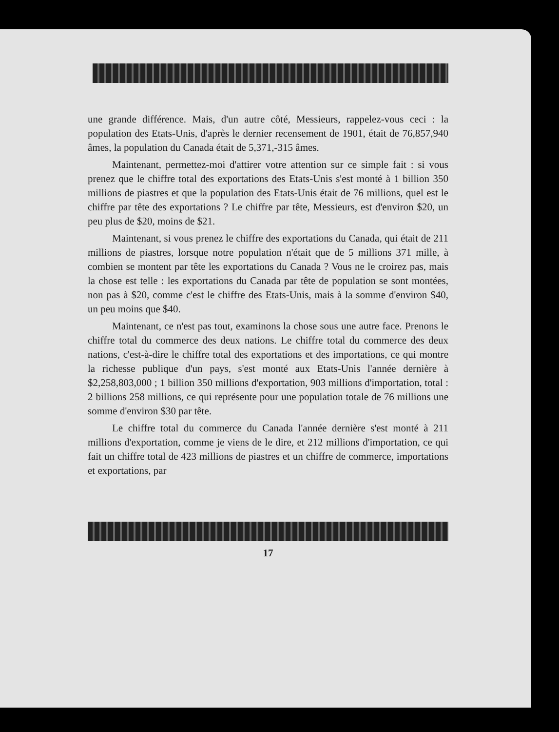une grande différence. Mais, d'un autre côté, Messieurs, rappelez-vous ceci : la population des Etats-Unis, d'après le dernier recensement de 1901, était de 76,857,940 âmes, la population du Canada était de 5,371,-315 âmes.
Maintenant, permettez-moi d'attirer votre attention sur ce simple fait : si vous prenez que le chiffre total des exportations des Etats-Unis s'est monté à 1 billion 350 millions de piastres et que la population des Etats-Unis était de 76 millions, quel est le chiffre par tête des exportations ? Le chiffre par tête, Messieurs, est d'environ $20, un peu plus de $20, moins de $21.
Maintenant, si vous prenez le chiffre des exportations du Canada, qui était de 211 millions de piastres, lorsque notre population n'était que de 5 millions 371 mille, à combien se montent par tête les exportations du Canada ? Vous ne le croirez pas, mais la chose est telle : les exportations du Canada par tête de population se sont montées, non pas à $20, comme c'est le chiffre des Etats-Unis, mais à la somme d'environ $40, un peu moins que $40.
Maintenant, ce n'est pas tout, examinons la chose sous une autre face. Prenons le chiffre total du commerce des deux nations. Le chiffre total du commerce des deux nations, c'est-à-dire le chiffre total des exportations et des importations, ce qui montre la richesse publique d'un pays, s'est monté aux Etats-Unis l'année dernière à $2,258,803,000 ; 1 billion 350 millions d'exportation, 903 millions d'importation, total : 2 billions 258 millions, ce qui représente pour une population totale de 76 millions une somme d'environ $30 par tête.
Le chiffre total du commerce du Canada l'année dernière s'est monté à 211 millions d'exportation, comme je viens de le dire, et 212 millions d'importation, ce qui fait un chiffre total de 423 millions de piastres et un chiffre de commerce, importations et exportations, par
17